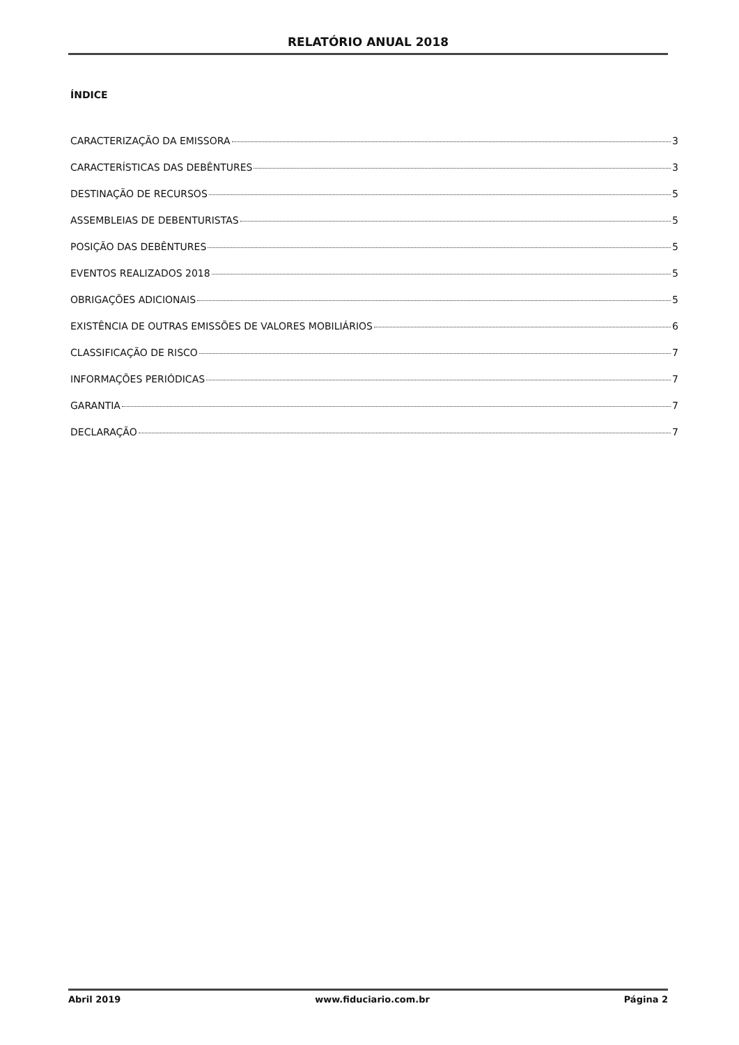RELATÓRIO ANUAL 2018
ÍNDICE
CARACTERIZAÇÃO DA EMISSORA 3
CARACTERÍSTICAS DAS DEBÊNTURES 3
DESTINAÇÃO DE RECURSOS 5
ASSEMBLEIAS DE DEBENTURISTAS 5
POSIÇÃO DAS DEBÊNTURES 5
EVENTOS REALIZADOS 2018 5
OBRIGAÇÕES ADICIONAIS 5
EXISTÊNCIA DE OUTRAS EMISSÕES DE VALORES MOBILIÁRIOS 6
CLASSIFICAÇÃO DE RISCO 7
INFORMAÇÕES PERIÓDICAS 7
GARANTIA 7
DECLARAÇÃO 7
Abril 2019 www.fiduciario.com.br Página 2